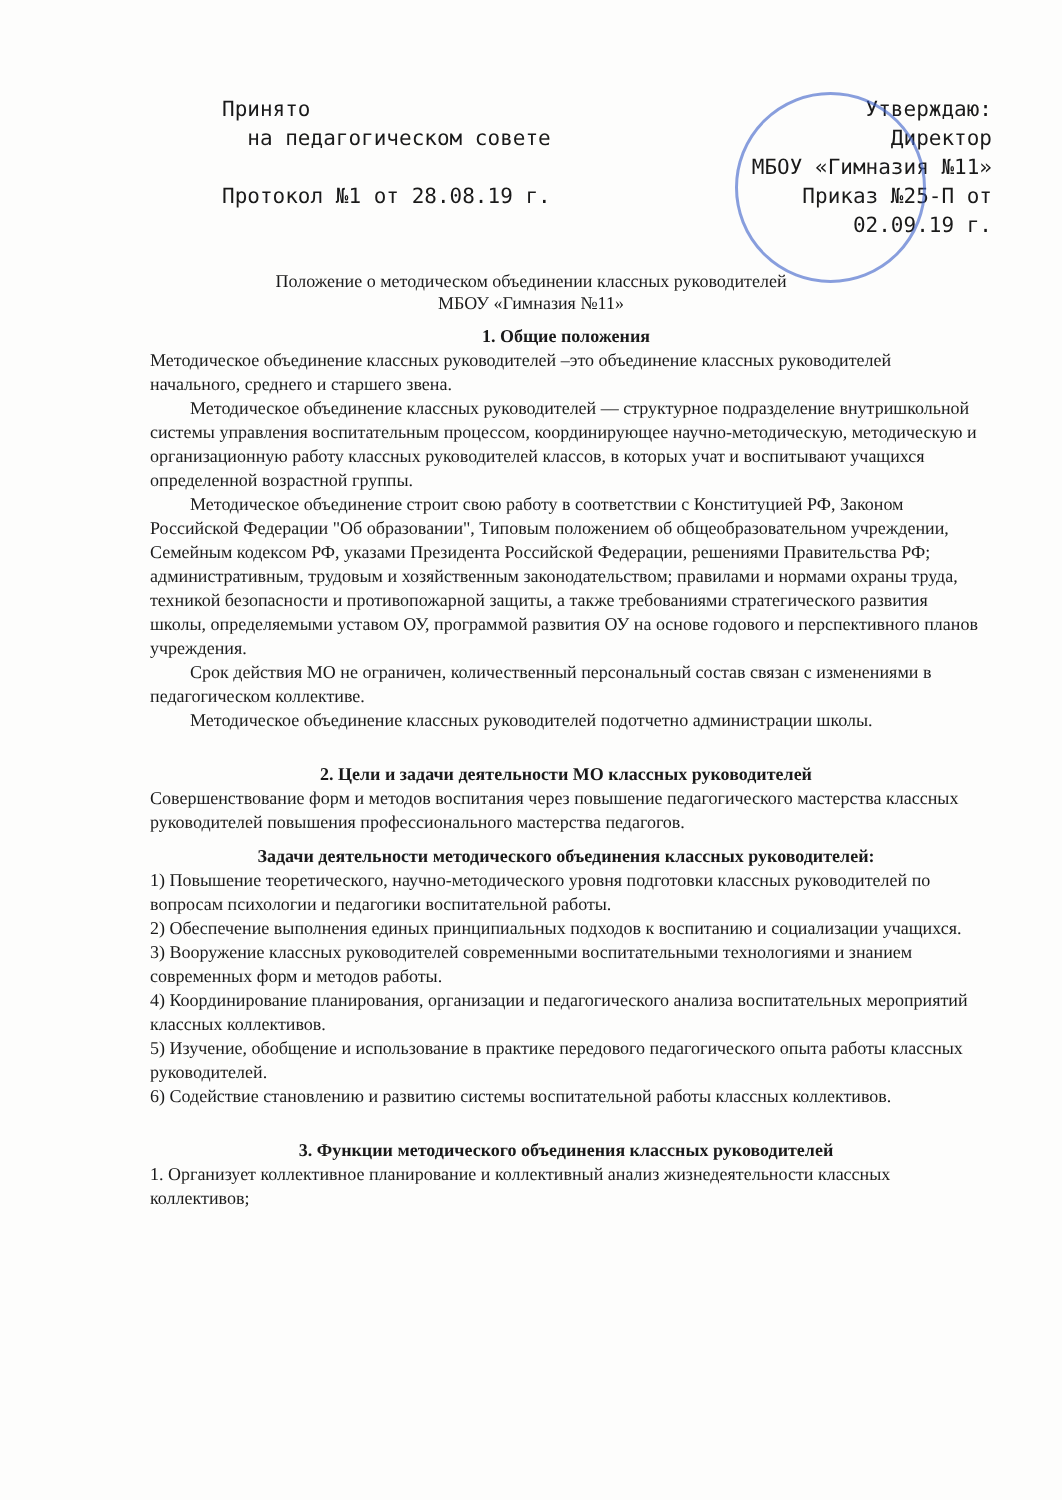Принято
на педагогическом совете
Протокол №1 от 28.08.19 г.
Утверждаю:
Директор
МБОУ «Гимназия №11»
Приказ №25-П от
02.09.19 г.
Положение о методическом объединении классных руководителей
МБОУ «Гимназия №11»
1. Общие положения
Методическое объединение классных руководителей –это объединение классных руководителей начального, среднего и старшего звена.
Методическое объединение классных руководителей — структурное подразделение внутришкольной системы управления воспитательным процессом, координирующее научно-методическую, методическую и организационную работу классных руководителей классов, в которых учат и воспитывают учащихся определенной возрастной группы.
Методическое объединение строит свою работу в соответствии с Конституцией РФ, Законом Российской Федерации "Об образовании", Типовым положением об общеобразовательном учреждении, Семейным кодексом РФ, указами Президента Российской Федерации, решениями Правительства РФ; административным, трудовым и хозяйственным законодательством; правилами и нормами охраны труда, техникой безопасности и противопожарной защиты, а также требованиями стратегического развития школы, определяемыми уставом ОУ, программой развития ОУ на основе годового и перспективного планов учреждения.
Срок действия МО не ограничен, количественный персональный состав связан с изменениями в педагогическом коллективе.
Методическое объединение классных руководителей подотчетно администрации школы.
2. Цели и задачи деятельности МО классных руководителей
Совершенствование форм и методов воспитания через повышение педагогического мастерства классных руководителей повышения профессионального мастерства педагогов.
Задачи деятельности методического объединения классных руководителей:
1) Повышение теоретического, научно-методического уровня подготовки классных руководителей по вопросам психологии и педагогики воспитательной работы.
2) Обеспечение выполнения единых принципиальных подходов к воспитанию и социализации учащихся.
3) Вооружение классных руководителей современными воспитательными технологиями и знанием современных форм и методов работы.
4) Координирование планирования, организации и педагогического анализа воспитательных мероприятий классных коллективов.
5) Изучение, обобщение и использование в практике передового педагогического опыта работы классных руководителей.
6) Содействие становлению и развитию системы воспитательной работы классных коллективов.
3. Функции методического объединения классных руководителей
1. Организует коллективное планирование и коллективный анализ жизнедеятельности классных коллективов;